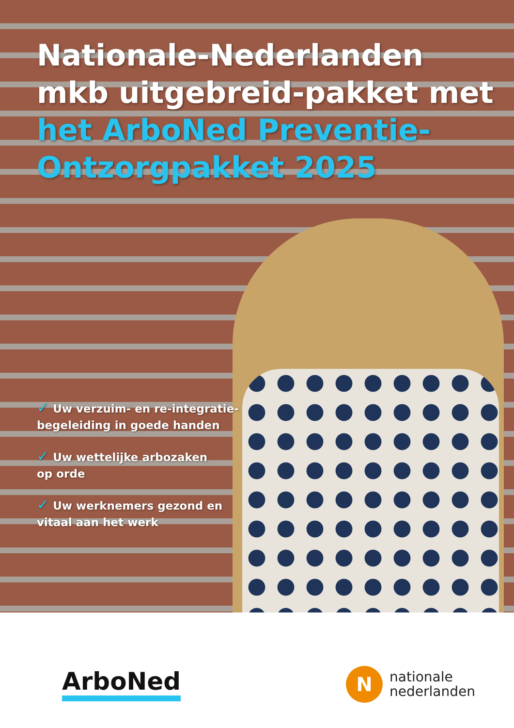Nationale-Nederlanden
mkb uitgebreid-pakket met
het ArboNed Preventie-
Ontzorgpakket 2025
✓ Uw verzuim- en re-integratie-
begeleiding in goede handen
✓ Uw wettelijke arbozaken
op orde
✓ Uw werknemers gezond en
vitaal aan het werk
ArboNed
N
nationale
nederlanden